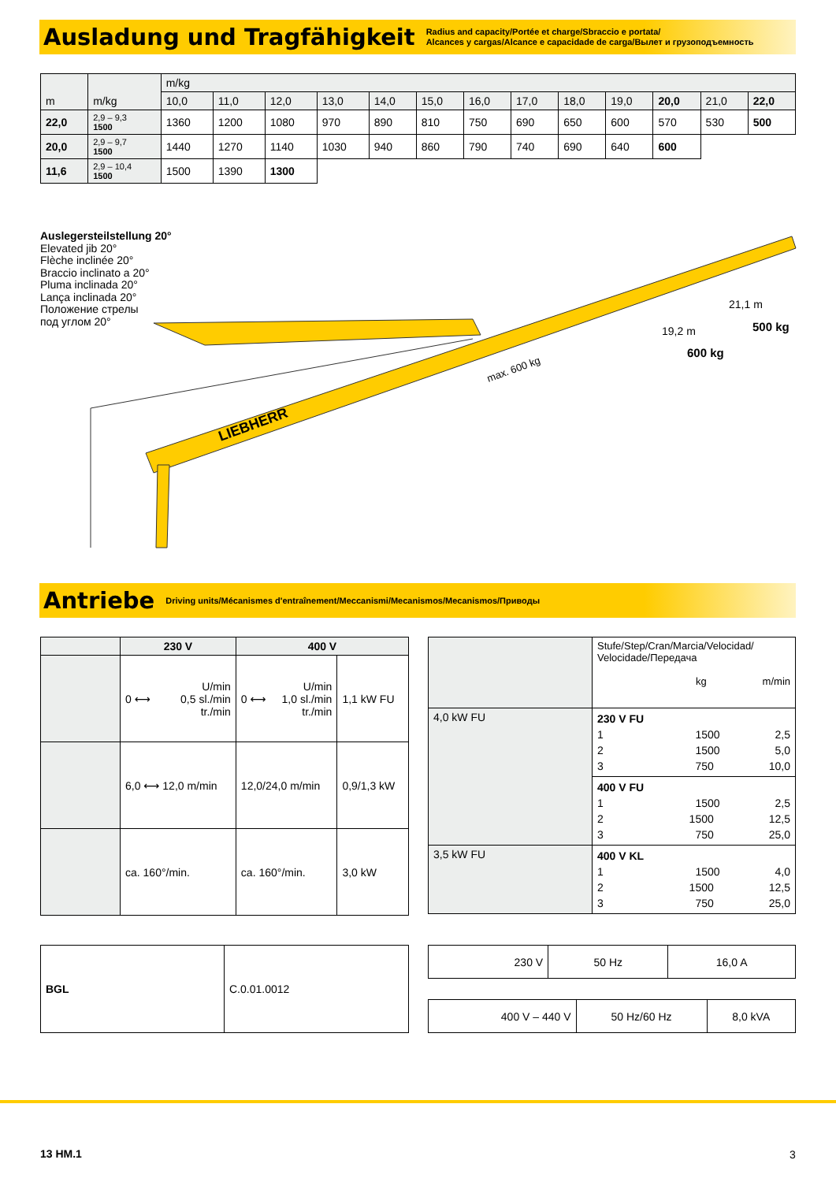Ausladung und Tragfähigkeit
Radius and capacity/Portée et charge/Sbraccio e portata/
Alcances y cargas/Alcance e capacidade de carga/Вылет и грузоподъемность
| m | m/kg | m/kg | | | | | | | | | | | | |
| | | 10,0 | 11,0 | 12,0 | 13,0 | 14,0 | 15,0 | 16,0 | 17,0 | 18,0 | 19,0 | 20,0 | 21,0 | 22,0 |
| 22,0 | 2,9 – 9,3 1500 | 1360 | 1200 | 1080 | 970 | 890 | 810 | 750 | 690 | 650 | 600 | 570 | 530 | 500 |
| 20,0 | 2,9 – 9,7 1500 | 1440 | 1270 | 1140 | 1030 | 940 | 860 | 790 | 740 | 690 | 640 | 600 | | |
| 11,6 | 2,9 – 10,4 1500 | 1500 | 1390 | 1300 | | | | | | | | | | |
Auslegersteilstellung 20°
Elevated jib 20°
Flèche inclinée 20°
Braccio inclinato a 20°
Pluma inclinada 20°
Lança inclinada 20°
Положение стрелы
под углом 20°
LIEBHERR
max. 600 kg
21,1 m
500 kg
19,2 m
600 kg
Antriebe
Driving units/Mécanismes d'entraînement/Meccanismi/Mecanismos/Mecanismos/Приводы
| | 230 V | 400 V | |
| | U/min 0 ⟷ 0,5 sl./min tr./min | U/min 0 ⟷ 1,0 sl./min tr./min | 1,1 kW FU |
| | 6,0 ⟷ 12,0 m/min | 12,0/24,0 m/min | 0,9/1,3 kW |
| | ca. 160°/min. | ca. 160°/min. | 3,0 kW |
| | Stufe/Step/Cran/Marcia/Velocidad/ Velocidade/Передача kg m/min |
| 4,0 kW FU | 230 V FU 1 2,5 1500 2 5,0 1500 3 10,0 750 |
| | 400 V FU 1 2,5 1500 2 12,5 1500 3 25,0 750 |
| 3,5 kW FU | 400 V KL 1 4,0 1500 2 12,5 1500 3 25,0 750 |
| BGL | C.0.01.0012 |
| 230 V | 50 Hz | 16,0 A |
| 400 V – 440 V | 50 Hz/60 Hz | 8,0 kVA |
13 HM.1 3